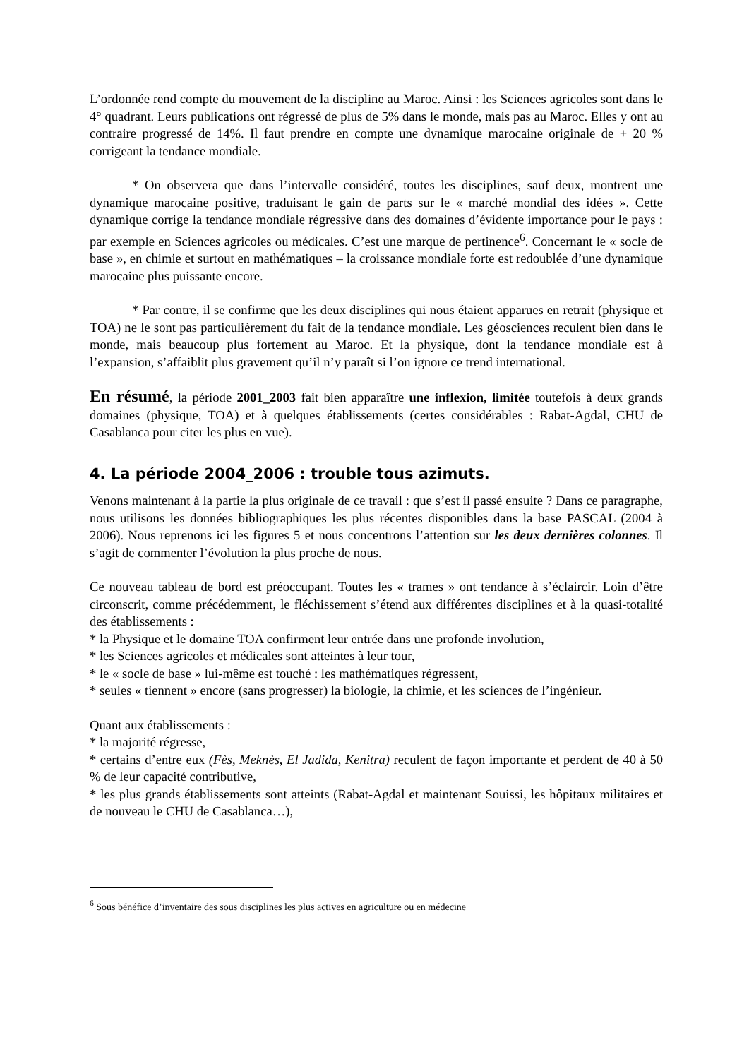L’ordonnée rend compte du mouvement de la discipline au Maroc. Ainsi : les Sciences agricoles sont dans le 4° quadrant. Leurs publications ont régressé de plus de 5% dans le monde, mais pas au Maroc. Elles y ont au contraire progressé de 14%. Il faut prendre en compte une dynamique marocaine originale de + 20 % corrigeant la tendance mondiale.
* On observera que dans l’intervalle considéré, toutes les disciplines, sauf deux, montrent une dynamique marocaine positive, traduisant le gain de parts sur le « marché mondial des idées ». Cette dynamique corrige la tendance mondiale régressive dans des domaines d’évidente importance pour le pays : par exemple en Sciences agricoles ou médicales. C’est une marque de pertinence<sup>6</sup>. Concernant le « socle de base », en chimie et surtout en mathématiques – la croissance mondiale forte est redoublée d’une dynamique marocaine plus puissante encore.
* Par contre, il se confirme que les deux disciplines qui nous étaient apparues en retrait (physique et TOA) ne le sont pas particulièrement du fait de la tendance mondiale. Les géosciences reculent bien dans le monde, mais beaucoup plus fortement au Maroc. Et la physique, dont la tendance mondiale est à l’expansion, s’affaiblit plus gravement qu’il n’y paraît si l’on ignore ce trend international.
En résumé, la période 2001_2003 fait bien apparaître une inflexion, limitée toutefois à deux grands domaines (physique, TOA) et à quelques établissements (certes considérables : Rabat-Agdal, CHU de Casablanca pour citer les plus en vue).
4. La période 2004_2006 : trouble tous azimuts.
Venons maintenant à la partie la plus originale de ce travail : que s’est il passé ensuite ? Dans ce paragraphe, nous utilisons les données bibliographiques les plus récentes disponibles dans la base PASCAL (2004 à 2006). Nous reprenons ici les figures 5 et nous concentrons l’attention sur les deux dernières colonnes. Il s’agit de commenter l’évolution la plus proche de nous.
Ce nouveau tableau de bord est préoccupant. Toutes les « trames » ont tendance à s’éclaircir. Loin d’être circonscrit, comme précédemment, le fléchissement s’étend aux différentes disciplines et à la quasi-totalité des établissements :
* la Physique et le domaine TOA confirment leur entrée dans une profonde involution,
* les Sciences agricoles et médicales sont atteintes à leur tour,
* le « socle de base » lui-même est touché : les mathématiques régressent,
* seules « tiennent » encore (sans progresser) la biologie, la chimie, et les sciences de l’ingénieur.
Quant aux établissements :
* la majorité régresse,
* certains d’entre eux (Fès, Meknès, El Jadida, Kenitra) reculent de façon importante et perdent de 40 à 50 % de leur capacité contributive,
* les plus grands établissements sont atteints (Rabat-Agdal et maintenant Souissi, les hôpitaux militaires et de nouveau le CHU de Casablanca…),
<sup>6</sup> Sous bénéfice d’inventaire des sous disciplines les plus actives en agriculture ou en médecine